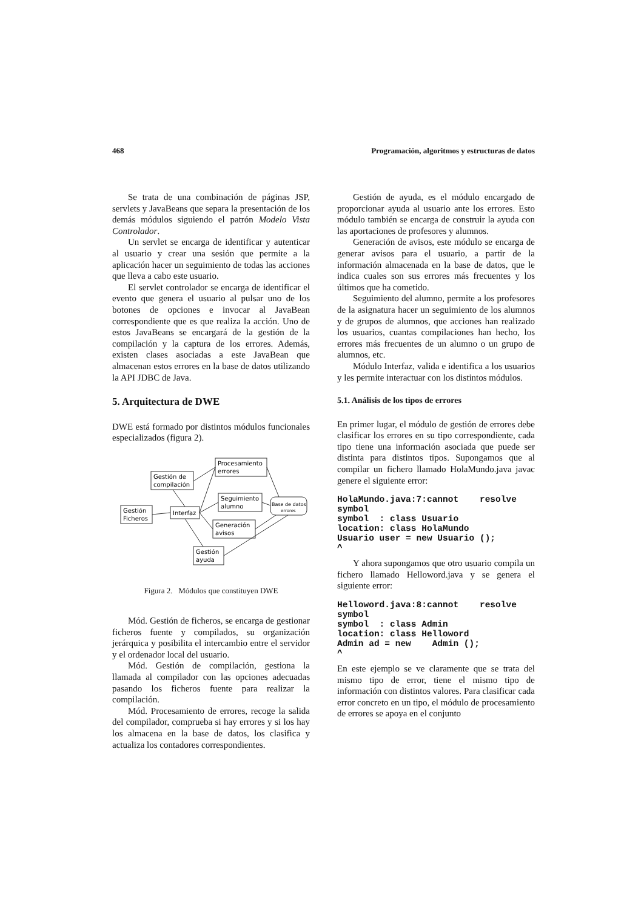468 Programación, algoritmos y estructuras de datos
Se trata de una combinación de páginas JSP, servlets y JavaBeans que separa la presentación de los demás módulos siguiendo el patrón Modelo Vista Controlador.
Un servlet se encarga de identificar y autenticar al usuario y crear una sesión que permite a la aplicación hacer un seguimiento de todas las acciones que lleva a cabo este usuario.
El servlet controlador se encarga de identificar el evento que genera el usuario al pulsar uno de los botones de opciones e invocar al JavaBean correspondiente que es que realiza la acción. Uno de estos JavaBeans se encargará de la gestión de la compilación y la captura de los errores. Además, existen clases asociadas a este JavaBean que almacenan estos errores en la base de datos utilizando la API JDBC de Java.
5. Arquitectura de DWE
DWE está formado por distintos módulos funcionales especializados (figura 2).
Procesamiento
errores
Gestión de
compilación
Seguimiento
alumno
Base de datos
errores
Gestión
Ficheros
Interfaz
Generación
avisos
Gestión
ayuda
Figura 2. Módulos que constituyen DWE
Mód. Gestión de ficheros, se encarga de gestionar ficheros fuente y compilados, su organización jerárquica y posibilita el intercambio entre el servidor y el ordenador local del usuario.
Mód. Gestión de compilación, gestiona la llamada al compilador con las opciones adecuadas pasando los ficheros fuente para realizar la compilación.
Mód. Procesamiento de errores, recoge la salida del compilador, comprueba si hay errores y si los hay los almacena en la base de datos, los clasifica y actualiza los contadores correspondientes.
Gestión de ayuda, es el módulo encargado de proporcionar ayuda al usuario ante los errores. Esto módulo también se encarga de construir la ayuda con las aportaciones de profesores y alumnos.
Generación de avisos, este módulo se encarga de generar avisos para el usuario, a partir de la información almacenada en la base de datos, que le indica cuales son sus errores más frecuentes y los últimos que ha cometido.
Seguimiento del alumno, permite a los profesores de la asignatura hacer un seguimiento de los alumnos y de grupos de alumnos, que acciones han realizado los usuarios, cuantas compilaciones han hecho, los errores más frecuentes de un alumno o un grupo de alumnos, etc.
Módulo Interfaz, valida e identifica a los usuarios y les permite interactuar con los distintos módulos.
5.1. Análisis de los tipos de errores
En primer lugar, el módulo de gestión de errores debe clasificar los errores en su tipo correspondiente, cada tipo tiene una información asociada que puede ser distinta para distintos tipos. Supongamos que al compilar un fichero llamado HolaMundo.java javac genere el siguiente error:
HolaMundo.java:7:cannot    resolve
symbol
symbol  : class Usuario
location: class HolaMundo
Usuario user = new Usuario ();
^
Y ahora supongamos que otro usuario compila un fichero llamado Helloword.java y se genera el siguiente error:
Helloword.java:8:cannot    resolve
symbol
symbol  : class Admin
location: class Helloword
Admin ad = new    Admin ();
^
En este ejemplo se ve claramente que se trata del mismo tipo de error, tiene el mismo tipo de información con distintos valores. Para clasificar cada error concreto en un tipo, el módulo de procesamiento de errores se apoya en el conjunto